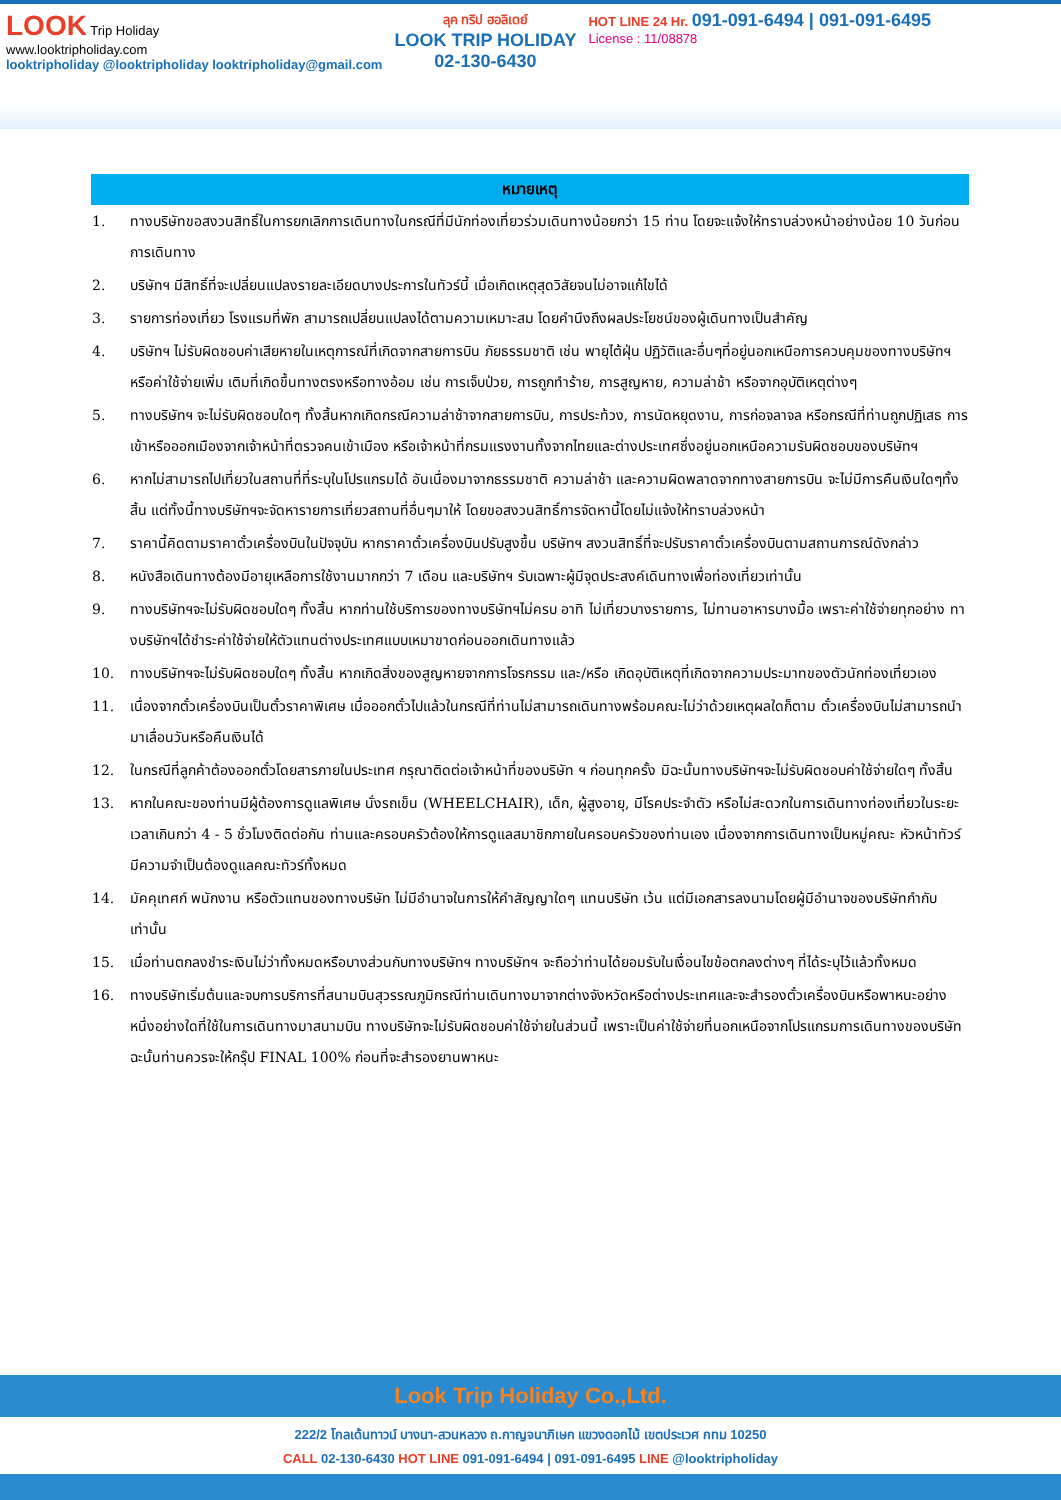LOOK Trip Holiday
www.looktripholiday.com
looktripholiday @looktripholiday looktripholiday@gmail.com
ลุค ทริป ฮอลิเดย์
LOOK TRIP HOLIDAY
02-130-6430
HOT LINE 24 Hr. 091-091-6494 | 091-091-6495
License : 11/08878
| หมายเหตุ | |
| --- | --- |
| 1. | ทางบริษัทขอสงวนสิทธิ์ในการยกเลิกการเดินทางในกรณีที่มีนักท่องเที่ยวร่วมเดินทางน้อยกว่า 15 ท่าน โดยจะแจ้งให้ทราบล่วงหน้าอย่างน้อย 10 วันก่อนการเดินทาง |
| 2. | บริษัทฯ มีสิทธิ์ที่จะเปลี่ยนแปลงรายละเอียดบางประการในทัวร์นี้ เมื่อเกิดเหตุสุดวิสัยจนไม่อาจแก้ไขได้ |
| 3. | รายการท่องเที่ยว โรงแรมที่พัก สามารถเปลี่ยนแปลงได้ตามความเหมาะสม โดยคำนึงถึงผลประโยชน์ของผู้เดินทางเป็นสำคัญ |
| 4. | บริษัทฯ ไม่รับผิดชอบค่าเสียหายในเหตุการณ์ที่เกิดจากสายการบิน ภัยธรรมชาติ เช่น พายุไต้ฝุ่น ปฏิวัติและอื่นๆที่อยู่นอกเหนือการควบคุมของทางบริษัทฯหรือค่าใช้จ่ายเพิ่ม เติมที่เกิดขึ้นทางตรงหรือทางอ้อม เช่น การเจ็บป่วย, การถูกทำร้าย, การสูญหาย, ความล่าช้า หรือจากอุบัติเหตุต่างๆ |
| 5. | ทางบริษัทฯ จะไม่รับผิดชอบใดๆ ทั้งสิ้นหากเกิดกรณีความล่าช้าจากสายการบิน, การประท้วง, การนัดหยุดงาน, การก่อจลาจล หรือกรณีที่ท่านถูกปฏิเสธ การเข้าหรือออกเมืองจากเจ้าหน้าที่ตรวจคนเข้าเมือง หรือเจ้าหน้าที่กรมแรงงานทั้งจากไทยและต่างประเทศซึ่งอยู่นอกเหนือความรับผิดชอบของบริษัทฯ |
| 6. | หากไม่สามารถไปเที่ยวในสถานที่ที่ระบุในโปรแกรมได้ อันเนื่องมาจากธรรมชาติ ความล่าช้า และความผิดพลาดจากทางสายการบิน จะไม่มีการคืนเงินใดๆทั้งสิ้น แต่ทั้งนี้ทางบริษัทฯจะจัดหารายการเที่ยวสถานที่อื่นๆมาให้ โดยขอสงวนสิทธิ์การจัดหานี้โดยไม่แจ้งให้ทราบล่วงหน้า |
| 7. | ราคานี้คิดตามราคาตั๋วเครื่องบินในปัจจุบัน หากราคาตั๋วเครื่องบินปรับสูงขึ้น บริษัทฯ สงวนสิทธิ์ที่จะปรับราคาตั๋วเครื่องบินตามสถานการณ์ดังกล่าว |
| 8. | หนังสือเดินทางต้องมีอายุเหลือการใช้งานมากกว่า 7 เดือน และบริษัทฯ รับเฉพาะผู้มีจุดประสงค์เดินทางเพื่อท่องเที่ยวเท่านั้น |
| 9. | ทางบริษัทฯจะไม่รับผิดชอบใดๆ ทั้งสิ้น หากท่านใช้บริการของทางบริษัทฯไม่ครบ อาทิ ไม่เที่ยวบางรายการ, ไม่ทานอาหารบางมื้อ เพราะค่าใช้จ่ายทุกอย่าง ทางบริษัทฯได้ชำระค่าใช้จ่ายให้ตัวแทนต่างประเทศแบบเหมาขาดก่อนออกเดินทางแล้ว |
| 10. | ทางบริษัทฯจะไม่รับผิดชอบใดๆ ทั้งสิ้น หากเกิดสิ่งของสูญหายจากการโจรกรรม และ/หรือ เกิดอุบัติเหตุที่เกิดจากความประมาทของตัวนักท่องเที่ยวเอง |
| 11. | เนื่องจากตั๋วเครื่องบินเป็นตั๋วราคาพิเศษ เมื่อออกตั๋วไปแล้วในกรณีที่ท่านไม่สามารถเดินทางพร้อมคณะไม่ว่าด้วยเหตุผลใดก็ตาม ตั๋วเครื่องบินไม่สามารถนำมาเลื่อนวันหรือคืนเงินได้ |
| 12. | ในกรณีที่ลูกค้าต้องออกตั๋วโดยสารภายในประเทศ กรุณาติดต่อเจ้าหน้าที่ของบริษัท ฯ ก่อนทุกครั้ง มิฉะนั้นทางบริษัทฯจะไม่รับผิดชอบค่าใช้จ่ายใดๆ ทั้งสิ้น |
| 13. | หากในคณะของท่านมีผู้ต้องการดูแลพิเศษ นั่งรถเข็น (WHEELCHAIR), เด็ก, ผู้สูงอายุ, มีโรคประจำตัว หรือไม่สะดวกในการเดินทางท่องเที่ยวในระยะเวลาเกินกว่า 4 - 5 ชั่วโมงติดต่อกัน ท่านและครอบครัวต้องให้การดูแลสมาชิกภายในครอบครัวของท่านเอง เนื่องจากการเดินทางเป็นหมู่คณะ หัวหน้าทัวร์มีความจำเป็นต้องดูแลคณะทัวร์ทั้งหมด |
| 14. | มัคคุเทศก์ พนักงาน หรือตัวแทนของทางบริษัท ไม่มีอำนาจในการให้คำสัญญาใดๆ แทนบริษัท เว้น แต่มีเอกสารลงนามโดยผู้มีอำนาจของบริษัทกำกับเท่านั้น |
| 15. | เมื่อท่านตกลงชำระเงินไม่ว่าทั้งหมดหรือบางส่วนกับทางบริษัทฯ ทางบริษัทฯ จะถือว่าท่านได้ยอมรับในเงื่อนไขข้อตกลงต่างๆ ที่ได้ระบุไว้แล้วทั้งหมด |
| 16. | ทางบริษัทเริ่มต้นและจบการบริการที่สนามบินสุวรรณภูมิกรณีท่านเดินทางมาจากต่างจังหวัดหรือต่างประเทศและจะสำรองตั๋วเครื่องบินหรือพาหนะอย่างหนึ่งอย่างใดที่ใช้ในการเดินทางมาสนามบิน ทางบริษัทจะไม่รับผิดชอบค่าใช้จ่ายในส่วนนี้ เพราะเป็นค่าใช้จ่ายที่นอกเหนือจากโปรแกรมการเดินทางของบริษัท ฉะนั้นท่านควรจะให้กรุ๊ป FINAL 100% ก่อนที่จะสำรองยานพาหนะ |
Look Trip Holiday Co.,Ltd.
222/2 โกลเด้นทาวน์ บางนา-สวนหลวง ถ.กาญจนาภิเษก แขวงดอกไม้ เขตประเวศ กทม 10250
CALL 02-130-6430 HOT LINE 091-091-6494 | 091-091-6495 LINE @looktripholiday